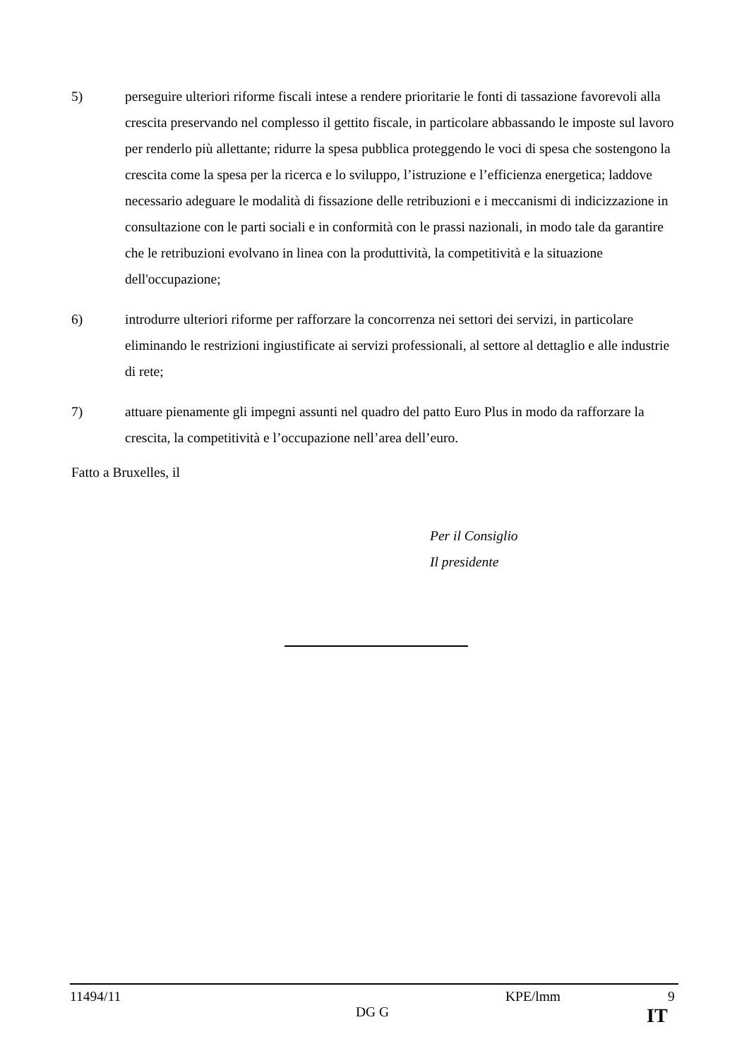5) perseguire ulteriori riforme fiscali intese a rendere prioritarie le fonti di tassazione favorevoli alla crescita preservando nel complesso il gettito fiscale, in particolare abbassando le imposte sul lavoro per renderlo più allettante; ridurre la spesa pubblica proteggendo le voci di spesa che sostengono la crescita come la spesa per la ricerca e lo sviluppo, l’istruzione e l’efficienza energetica; laddove necessario adeguare le modalità di fissazione delle retribuzioni e i meccanismi di indicizzazione in consultazione con le parti sociali e in conformità con le prassi nazionali, in modo tale da garantire che le retribuzioni evolvano in linea con la produttività, la competitività e la situazione dell'occupazione;
6) introdurre ulteriori riforme per rafforzare la concorrenza nei settori dei servizi, in particolare eliminando le restrizioni ingiustificate ai servizi professionali, al settore al dettaglio e alle industrie di rete;
7) attuare pienamente gli impegni assunti nel quadro del patto Euro Plus in modo da rafforzare la crescita, la competitività e l’occupazione nell’area dell’euro.
Fatto a Bruxelles, il
Per il Consiglio
Il presidente
11494/11 KPE/lmm 9
DG G IT